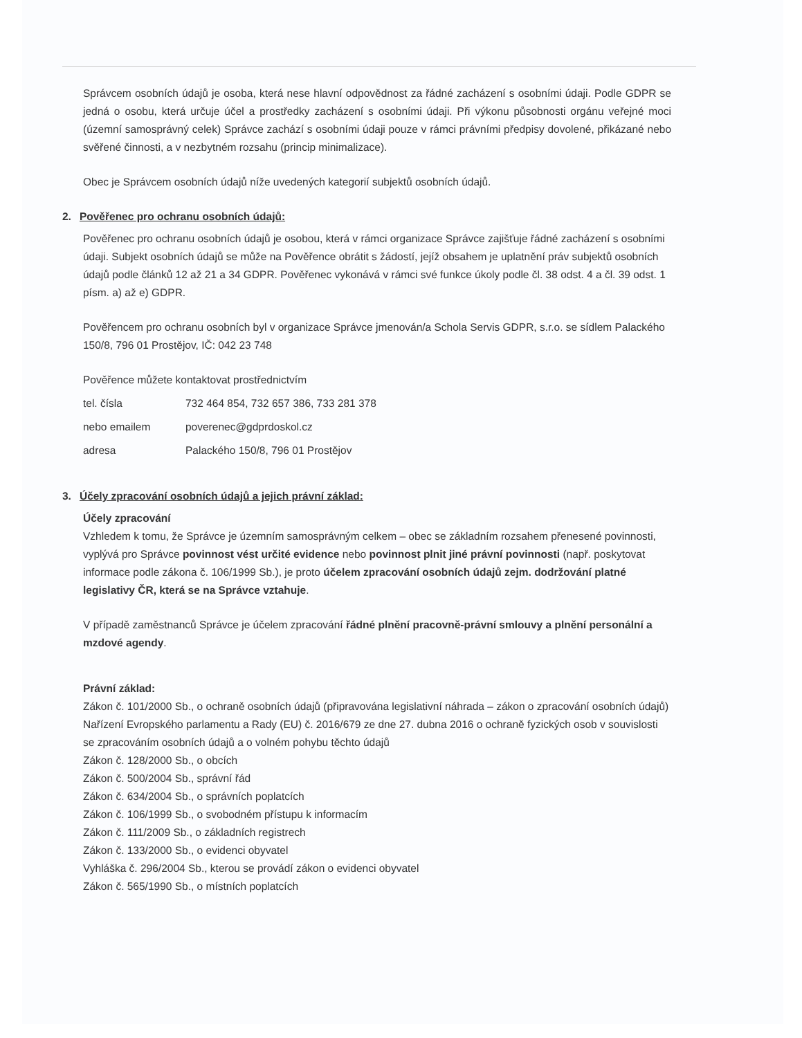Správcem osobních údajů je osoba, která nese hlavní odpovědnost za řádné zacházení s osobními údaji. Podle GDPR se jedná o osobu, která určuje účel a prostředky zacházení s osobními údaji. Při výkonu působnosti orgánu veřejné moci (územní samosprávný celek) Správce zachází s osobními údaji pouze v rámci právními předpisy dovolené, přikázané nebo svěřené činnosti, a v nezbytném rozsahu (princip minimalizace).
Obec je Správcem osobních údajů níže uvedených kategorií subjektů osobních údajů.
2. Pověřenec pro ochranu osobních údajů:
Pověřenec pro ochranu osobních údajů je osobou, která v rámci organizace Správce zajišťuje řádné zacházení s osobními údaji. Subjekt osobních údajů se může na Pověřence obrátit s žádostí, jejíž obsahem je uplatnění práv subjektů osobních údajů podle článků 12 až 21 a 34 GDPR. Pověřenec vykonává v rámci své funkce úkoly podle čl. 38 odst. 4 a čl. 39 odst. 1 písm. a) až e) GDPR.
Pověřencem pro ochranu osobních byl v organizace Správce jmenován/a Schola Servis GDPR, s.r.o. se sídlem Palackého 150/8, 796 01 Prostějov, IČ: 042 23 748
Pověřence můžete kontaktovat prostřednictvím
tel. čísla 732 464 854, 732 657 386, 733 281 378
nebo emailem poverenec@gdprdoskol.cz
adresa Palackého 150/8, 796 01 Prostějov
3. Účely zpracování osobních údajů a jejich právní základ:
Účely zpracování
Vzhledem k tomu, že Správce je územním samosprávným celkem – obec se základním rozsahem přenesené povinnosti, vyplývá pro Správce povinnost vést určité evidence nebo povinnost plnit jiné právní povinnosti (např. poskytovat informace podle zákona č. 106/1999 Sb.), je proto účelem zpracování osobních údajů zejm. dodržování platné legislativy ČR, která se na Správce vztahuje.
V případě zaměstnanců Správce je účelem zpracování řádné plnění pracovně-právní smlouvy a plnění personální a mzdové agendy.
Právní základ:
Zákon č. 101/2000 Sb., o ochraně osobních údajů (připravována legislativní náhrada – zákon o zpracování osobních údajů)
Nařízení Evropského parlamentu a Rady (EU) č. 2016/679 ze dne 27. dubna 2016 o ochraně fyzických osob v souvislosti se zpracováním osobních údajů a o volném pohybu těchto údajů
Zákon č. 128/2000 Sb., o obcích
Zákon č. 500/2004 Sb., správní řád
Zákon č. 634/2004 Sb., o správních poplatcích
Zákon č. 106/1999 Sb., o svobodném přístupu k informacím
Zákon č. 111/2009 Sb., o základních registrech
Zákon č. 133/2000 Sb., o evidenci obyvatel
Vyhláška č. 296/2004 Sb., kterou se provádí zákon o evidenci obyvatel
Zákon č. 565/1990 Sb., o místních poplatcích